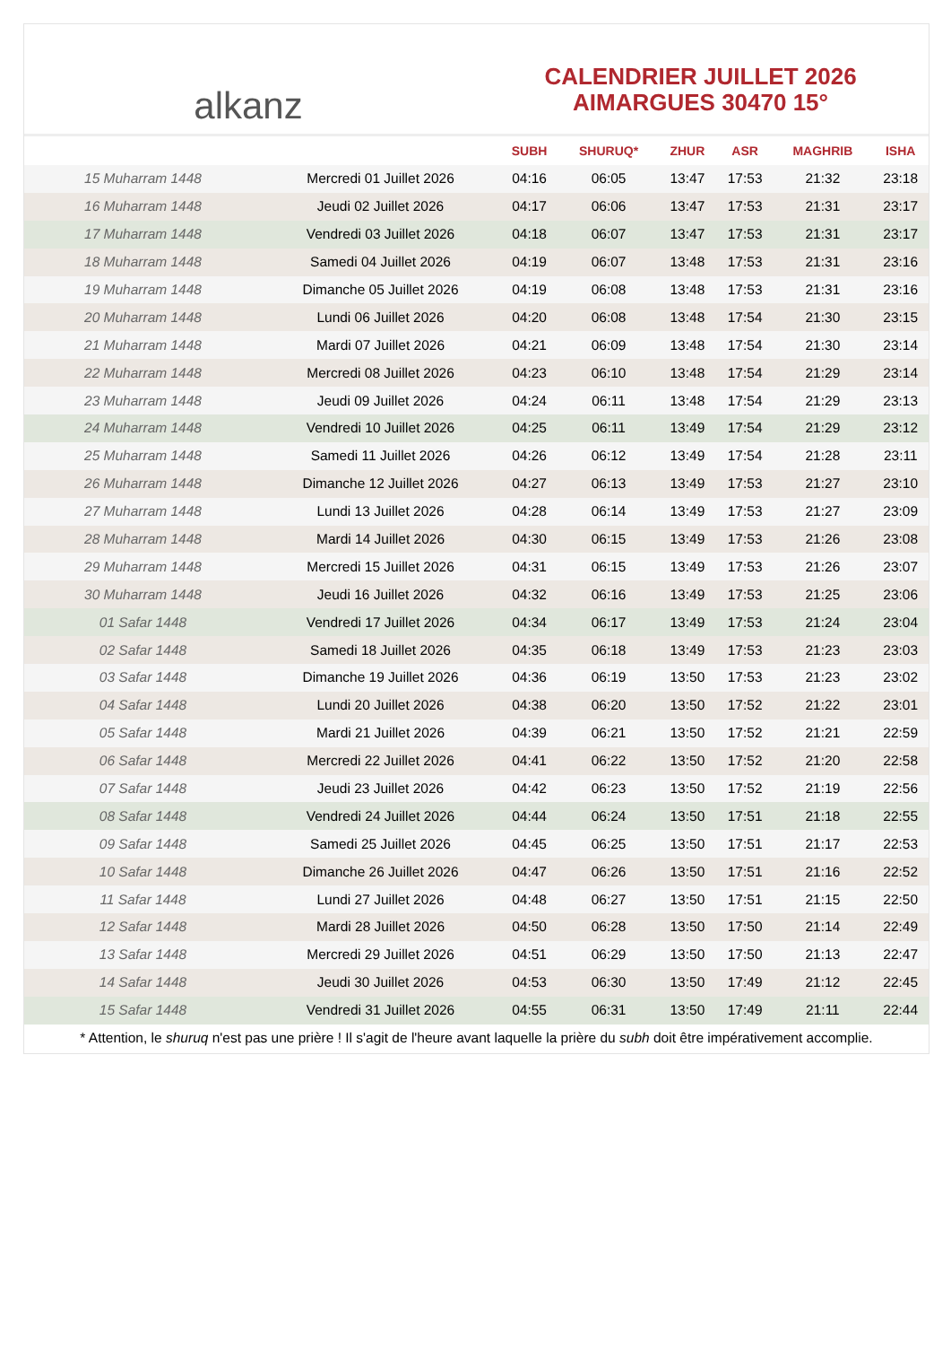alkanz
CALENDRIER JUILLET 2026
AIMARGUES 30470 15°
| | | SUBH | SHURUQ* | ZHUR | ASR | MAGHRIB | ISHA |
| --- | --- | --- | --- | --- | --- | --- | --- |
| 15 Muharram 1448 | Mercredi 01 Juillet 2026 | 04:16 | 06:05 | 13:47 | 17:53 | 21:32 | 23:18 |
| 16 Muharram 1448 | Jeudi 02 Juillet 2026 | 04:17 | 06:06 | 13:47 | 17:53 | 21:31 | 23:17 |
| 17 Muharram 1448 | Vendredi 03 Juillet 2026 | 04:18 | 06:07 | 13:47 | 17:53 | 21:31 | 23:17 |
| 18 Muharram 1448 | Samedi 04 Juillet 2026 | 04:19 | 06:07 | 13:48 | 17:53 | 21:31 | 23:16 |
| 19 Muharram 1448 | Dimanche 05 Juillet 2026 | 04:19 | 06:08 | 13:48 | 17:53 | 21:31 | 23:16 |
| 20 Muharram 1448 | Lundi 06 Juillet 2026 | 04:20 | 06:08 | 13:48 | 17:54 | 21:30 | 23:15 |
| 21 Muharram 1448 | Mardi 07 Juillet 2026 | 04:21 | 06:09 | 13:48 | 17:54 | 21:30 | 23:14 |
| 22 Muharram 1448 | Mercredi 08 Juillet 2026 | 04:23 | 06:10 | 13:48 | 17:54 | 21:29 | 23:14 |
| 23 Muharram 1448 | Jeudi 09 Juillet 2026 | 04:24 | 06:11 | 13:48 | 17:54 | 21:29 | 23:13 |
| 24 Muharram 1448 | Vendredi 10 Juillet 2026 | 04:25 | 06:11 | 13:49 | 17:54 | 21:29 | 23:12 |
| 25 Muharram 1448 | Samedi 11 Juillet 2026 | 04:26 | 06:12 | 13:49 | 17:54 | 21:28 | 23:11 |
| 26 Muharram 1448 | Dimanche 12 Juillet 2026 | 04:27 | 06:13 | 13:49 | 17:53 | 21:27 | 23:10 |
| 27 Muharram 1448 | Lundi 13 Juillet 2026 | 04:28 | 06:14 | 13:49 | 17:53 | 21:27 | 23:09 |
| 28 Muharram 1448 | Mardi 14 Juillet 2026 | 04:30 | 06:15 | 13:49 | 17:53 | 21:26 | 23:08 |
| 29 Muharram 1448 | Mercredi 15 Juillet 2026 | 04:31 | 06:15 | 13:49 | 17:53 | 21:26 | 23:07 |
| 30 Muharram 1448 | Jeudi 16 Juillet 2026 | 04:32 | 06:16 | 13:49 | 17:53 | 21:25 | 23:06 |
| 01 Safar 1448 | Vendredi 17 Juillet 2026 | 04:34 | 06:17 | 13:49 | 17:53 | 21:24 | 23:04 |
| 02 Safar 1448 | Samedi 18 Juillet 2026 | 04:35 | 06:18 | 13:49 | 17:53 | 21:23 | 23:03 |
| 03 Safar 1448 | Dimanche 19 Juillet 2026 | 04:36 | 06:19 | 13:50 | 17:53 | 21:23 | 23:02 |
| 04 Safar 1448 | Lundi 20 Juillet 2026 | 04:38 | 06:20 | 13:50 | 17:52 | 21:22 | 23:01 |
| 05 Safar 1448 | Mardi 21 Juillet 2026 | 04:39 | 06:21 | 13:50 | 17:52 | 21:21 | 22:59 |
| 06 Safar 1448 | Mercredi 22 Juillet 2026 | 04:41 | 06:22 | 13:50 | 17:52 | 21:20 | 22:58 |
| 07 Safar 1448 | Jeudi 23 Juillet 2026 | 04:42 | 06:23 | 13:50 | 17:52 | 21:19 | 22:56 |
| 08 Safar 1448 | Vendredi 24 Juillet 2026 | 04:44 | 06:24 | 13:50 | 17:51 | 21:18 | 22:55 |
| 09 Safar 1448 | Samedi 25 Juillet 2026 | 04:45 | 06:25 | 13:50 | 17:51 | 21:17 | 22:53 |
| 10 Safar 1448 | Dimanche 26 Juillet 2026 | 04:47 | 06:26 | 13:50 | 17:51 | 21:16 | 22:52 |
| 11 Safar 1448 | Lundi 27 Juillet 2026 | 04:48 | 06:27 | 13:50 | 17:51 | 21:15 | 22:50 |
| 12 Safar 1448 | Mardi 28 Juillet 2026 | 04:50 | 06:28 | 13:50 | 17:50 | 21:14 | 22:49 |
| 13 Safar 1448 | Mercredi 29 Juillet 2026 | 04:51 | 06:29 | 13:50 | 17:50 | 21:13 | 22:47 |
| 14 Safar 1448 | Jeudi 30 Juillet 2026 | 04:53 | 06:30 | 13:50 | 17:49 | 21:12 | 22:45 |
| 15 Safar 1448 | Vendredi 31 Juillet 2026 | 04:55 | 06:31 | 13:50 | 17:49 | 21:11 | 22:44 |
* Attention, le shuruq n'est pas une prière ! Il s'agit de l'heure avant laquelle la prière du subh doit être impérativement accomplie.